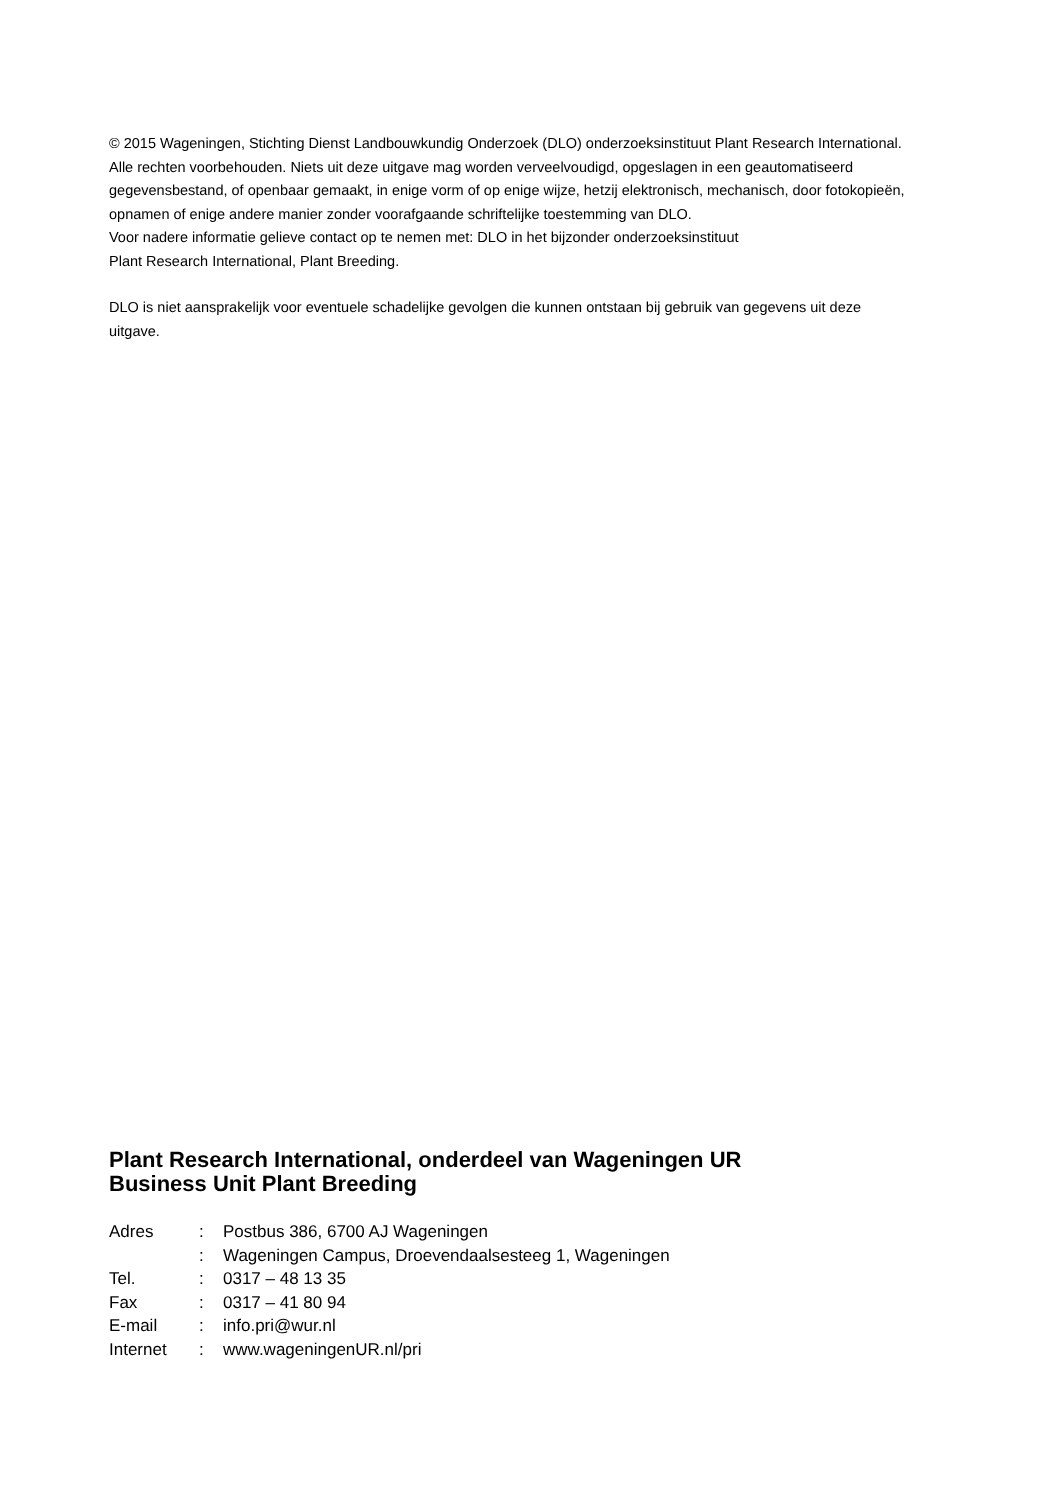© 2015 Wageningen, Stichting Dienst Landbouwkundig Onderzoek (DLO) onderzoeksinstituut Plant Research International. Alle rechten voorbehouden. Niets uit deze uitgave mag worden verveelvoudigd, opgeslagen in een geautomatiseerd gegevensbestand, of openbaar gemaakt, in enige vorm of op enige wijze, hetzij elektronisch, mechanisch, door fotokopieën, opnamen of enige andere manier zonder voorafgaande schriftelijke toestemming van DLO.
Voor nadere informatie gelieve contact op te nemen met: DLO in het bijzonder onderzoeksinstituut
Plant Research International, Plant Breeding.
DLO is niet aansprakelijk voor eventuele schadelijke gevolgen die kunnen ontstaan bij gebruik van gegevens uit deze uitgave.
Plant Research International, onderdeel van Wageningen UR
Business Unit Plant Breeding
| Adres | : | Postbus 386, 6700 AJ Wageningen |
| | : | Wageningen Campus, Droevendaalsesteeg 1, Wageningen |
| Tel. | : | 0317 – 48 13 35 |
| Fax | : | 0317 – 41 80 94 |
| E-mail | : | info.pri@wur.nl |
| Internet | : | www.wageningenUR.nl/pri |